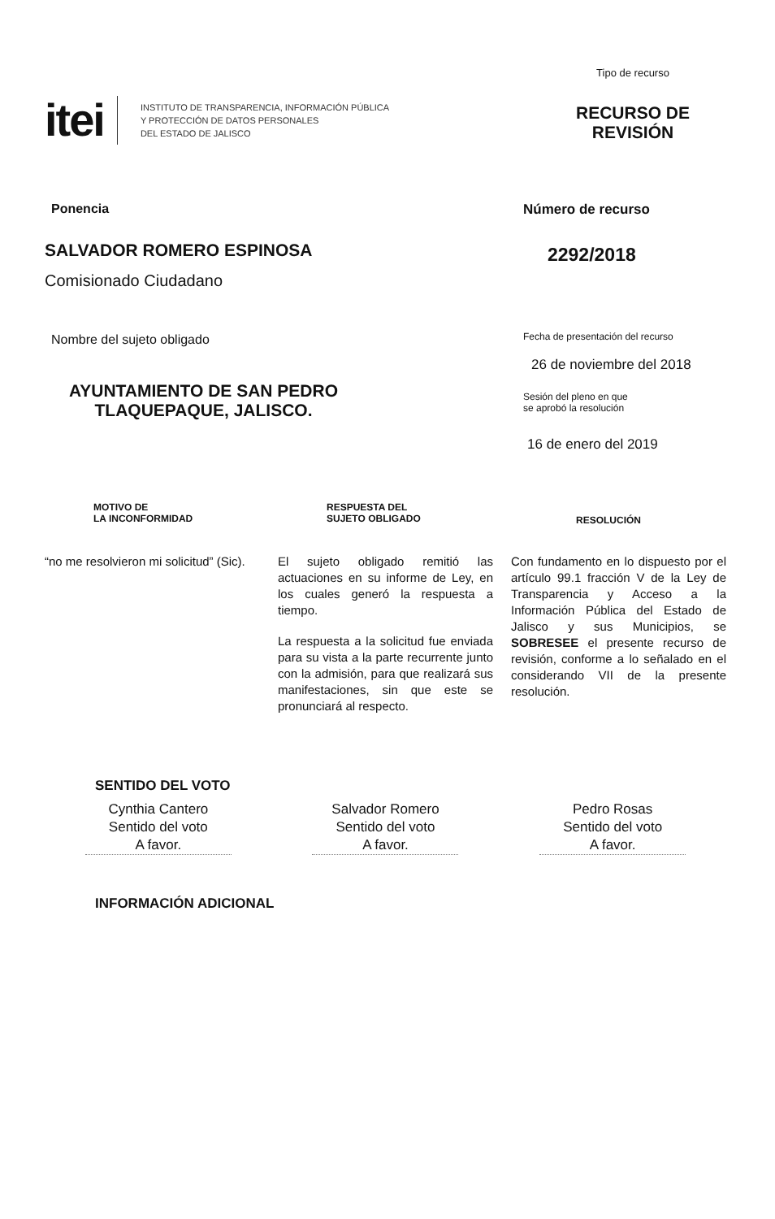itei
INSTITUTO DE TRANSPARENCIA, INFORMACIÓN PÚBLICA
Y PROTECCIÓN DE DATOS PERSONALES
DEL ESTADO DE JALISCO
Tipo de recurso
RECURSO DE
REVISIÓN
Ponencia
SALVADOR ROMERO ESPINOSA
Comisionado Ciudadano
Nombre del sujeto obligado
AYUNTAMIENTO DE SAN PEDRO
TLAQUEPAQUE, JALISCO.
Número de recurso
2292/2018
Fecha de presentación del recurso
26 de noviembre del 2018
Sesión del pleno en que
se aprobó la resolución
16 de enero del 2019
MOTIVO DE
LA INCONFORMIDAD
“no me resolvieron mi solicitud” (Sic).
RESPUESTA DEL
SUJETO OBLIGADO
El sujeto obligado remitió las actuaciones en su informe de Ley, en los cuales generó la respuesta a tiempo.
La respuesta a la solicitud fue enviada para su vista a la parte recurrente junto con la admisión, para que realizará sus manifestaciones, sin que este se pronunciará al respecto.
RESOLUCIÓN
Con fundamento en lo dispuesto por el artículo 99.1 fracción V de la Ley de Transparencia y Acceso a la Información Pública del Estado de Jalisco y sus Municipios, se SOBRESEE el presente recurso de revisión, conforme a lo señalado en el considerando VII de la presente resolución.
SENTIDO DEL VOTO
Cynthia Cantero
Sentido del voto
A favor.
Salvador Romero
Sentido del voto
A favor.
Pedro Rosas
Sentido del voto
A favor.
INFORMACIÓN ADICIONAL